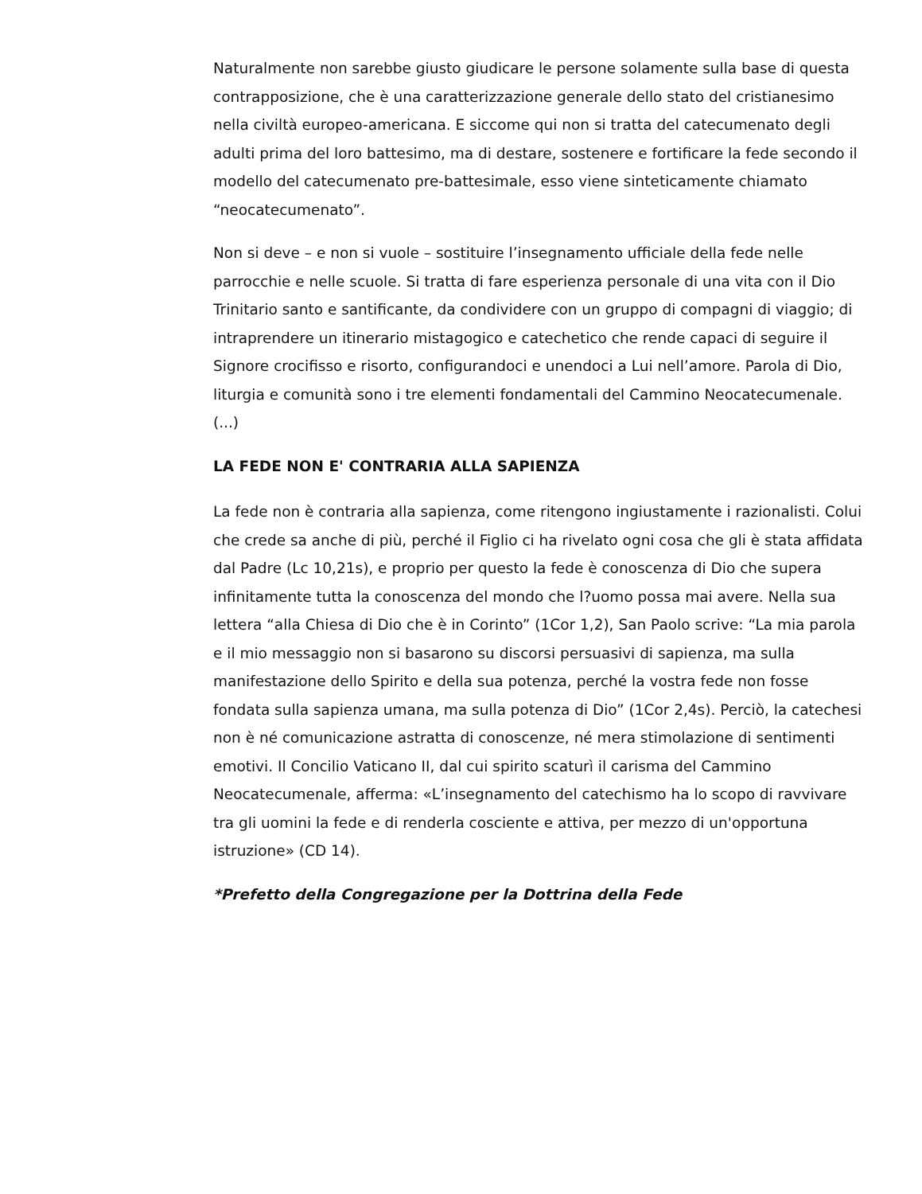Naturalmente non sarebbe giusto giudicare le persone solamente sulla base di questa contrapposizione, che è una caratterizzazione generale dello stato del cristianesimo nella civiltà europeo-americana. E siccome qui non si tratta del catecumenato degli adulti prima del loro battesimo, ma di destare, sostenere e fortificare la fede secondo il modello del catecumenato pre-battesimale, esso viene sinteticamente chiamato “neocatecumenato”.
Non si deve – e non si vuole – sostituire l’insegnamento ufficiale della fede nelle parrocchie e nelle scuole. Si tratta di fare esperienza personale di una vita con il Dio Trinitario santo e santificante, da condividere con un gruppo di compagni di viaggio; di intraprendere un itinerario mistagogico e catechetico che rende capaci di seguire il Signore crocifisso e risorto, configurandoci e unendoci a Lui nell’amore. Parola di Dio, liturgia e comunità sono i tre elementi fondamentali del Cammino Neocatecumenale. (...)
LA FEDE NON E' CONTRARIA ALLA SAPIENZA
La fede non è contraria alla sapienza, come ritengono ingiustamente i razionalisti. Colui che crede sa anche di più, perché il Figlio ci ha rivelato ogni cosa che gli è stata affidata dal Padre (Lc 10,21s), e proprio per questo la fede è conoscenza di Dio che supera infinitamente tutta la conoscenza del mondo che l?uomo possa mai avere. Nella sua lettera “alla Chiesa di Dio che è in Corinto” (1Cor 1,2), San Paolo scrive: “La mia parola e il mio messaggio non si basarono su discorsi persuasivi di sapienza, ma sulla manifestazione dello Spirito e della sua potenza, perché la vostra fede non fosse fondata sulla sapienza umana, ma sulla potenza di Dio” (1Cor 2,4s). Perciò, la catechesi non è né comunicazione astratta di conoscenze, né mera stimolazione di sentimenti emotivi. Il Concilio Vaticano II, dal cui spirito scaturì il carisma del Cammino Neocatecumenale, afferma: «L’insegnamento del catechismo ha lo scopo di ravvivare tra gli uomini la fede e di renderla cosciente e attiva, per mezzo di un'opportuna istruzione» (CD 14).
*Prefetto della Congregazione per la Dottrina della Fede